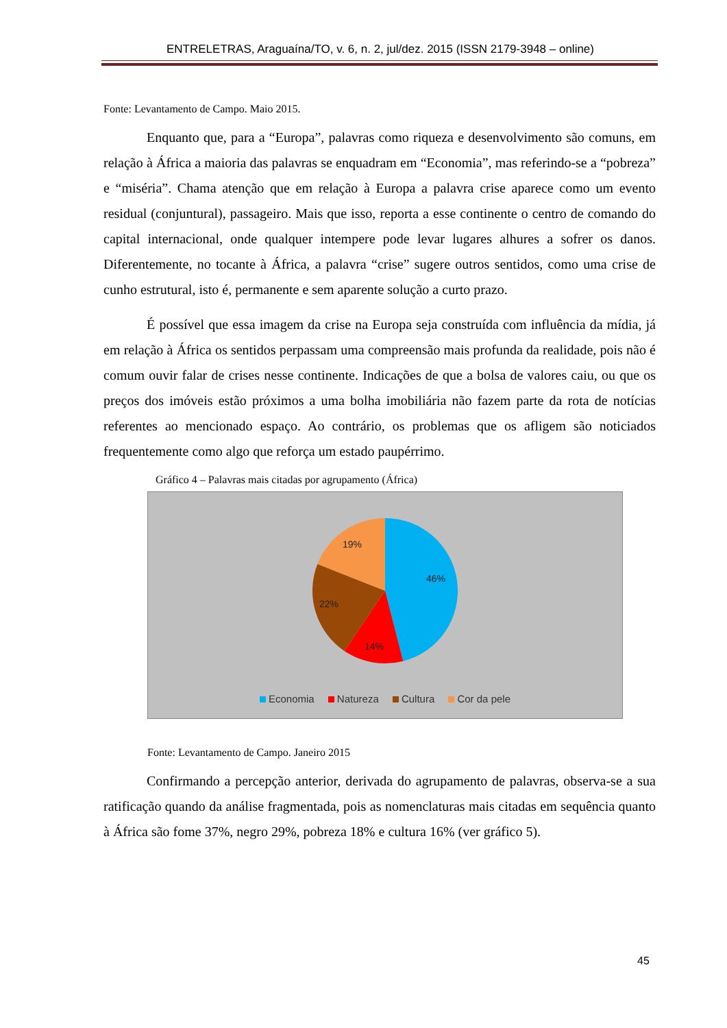ENTRELETRAS, Araguaína/TO, v. 6, n. 2, jul/dez. 2015 (ISSN 2179-3948 – online)
Fonte: Levantamento de Campo. Maio 2015.
Enquanto que, para a “Europa”, palavras como riqueza e desenvolvimento são comuns, em relação à África a maioria das palavras se enquadram em “Economia”, mas referindo-se a “pobreza” e “miséria”. Chama atenção que em relação à Europa a palavra crise aparece como um evento residual (conjuntural), passageiro. Mais que isso, reporta a esse continente o centro de comando do capital internacional, onde qualquer intempere pode levar lugares alhures a sofrer os danos. Diferentemente, no tocante à África, a palavra “crise” sugere outros sentidos, como uma crise de cunho estrutural, isto é, permanente e sem aparente solução a curto prazo.
É possível que essa imagem da crise na Europa seja construída com influência da mídia, já em relação à África os sentidos perpassam uma compreensão mais profunda da realidade, pois não é comum ouvir falar de crises nesse continente. Indicações de que a bolsa de valores caiu, ou que os preços dos imóveis estão próximos a uma bolha imobiliária não fazem parte da rota de notícias referentes ao mencionado espaço. Ao contrário, os problemas que os afligem são noticiados frequentemente como algo que reforça um estado paupérrimo.
Gráfico 4 – Palavras mais citadas por agrupamento (África)
46%
14%
22%
19%
Economia Natureza Cultura Cor da pele
Fonte: Levantamento de Campo. Janeiro 2015
Confirmando a percepção anterior, derivada do agrupamento de palavras, observa-se a sua ratificação quando da análise fragmentada, pois as nomenclaturas mais citadas em sequência quanto à África são fome 37%, negro 29%, pobreza 18% e cultura 16% (ver gráfico 5).
45